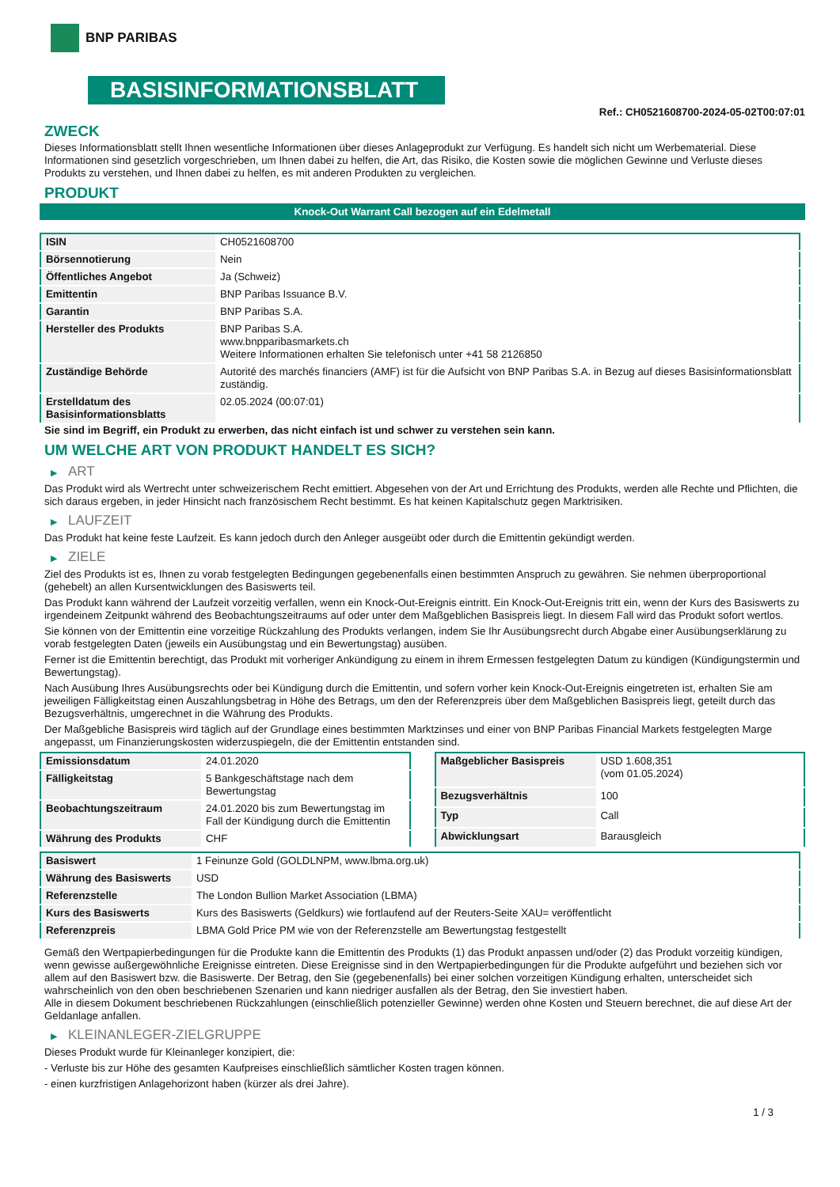BNP PARIBAS
BASISINFORMATIONSBLATT
Ref.: CH0521608700-2024-05-02T00:07:01
ZWECK
Dieses Informationsblatt stellt Ihnen wesentliche Informationen über dieses Anlageprodukt zur Verfügung. Es handelt sich nicht um Werbematerial. Diese Informationen sind gesetzlich vorgeschrieben, um Ihnen dabei zu helfen, die Art, das Risiko, die Kosten sowie die möglichen Gewinne und Verluste dieses Produkts zu verstehen, und Ihnen dabei zu helfen, es mit anderen Produkten zu vergleichen.
PRODUKT
Knock-Out Warrant Call bezogen auf ein Edelmetall
| ISIN | CH0521608700 |
| Börsennotierung | Nein |
| Öffentliches Angebot | Ja (Schweiz) |
| Emittentin | BNP Paribas Issuance B.V. |
| Garantin | BNP Paribas S.A. |
| Hersteller des Produkts | BNP Paribas S.A. www.bnpparibasmarkets.ch Weitere Informationen erhalten Sie telefonisch unter +41 58 2126850 |
| Zuständige Behörde | Autorité des marchés financiers (AMF) ist für die Aufsicht von BNP Paribas S.A. in Bezug auf dieses Basisinformationsblatt zuständig. |
| Erstelldatum des Basisinformationsblatts | 02.05.2024 (00:07:01) |
Sie sind im Begriff, ein Produkt zu erwerben, das nicht einfach ist und schwer zu verstehen sein kann.
UM WELCHE ART VON PRODUKT HANDELT ES SICH?
▶ ART
Das Produkt wird als Wertrecht unter schweizerischem Recht emittiert. Abgesehen von der Art und Errichtung des Produkts, werden alle Rechte und Pflichten, die sich daraus ergeben, in jeder Hinsicht nach französischem Recht bestimmt. Es hat keinen Kapitalschutz gegen Marktrisiken.
▶ LAUFZEIT
Das Produkt hat keine feste Laufzeit. Es kann jedoch durch den Anleger ausgeübt oder durch die Emittentin gekündigt werden.
▶ ZIELE
Ziel des Produkts ist es, Ihnen zu vorab festgelegten Bedingungen gegebenenfalls einen bestimmten Anspruch zu gewähren. Sie nehmen überproportional (gehebelt) an allen Kursentwicklungen des Basiswerts teil.
Das Produkt kann während der Laufzeit vorzeitig verfallen, wenn ein Knock-Out-Ereignis eintritt. Ein Knock-Out-Ereignis tritt ein, wenn der Kurs des Basiswerts zu irgendeinem Zeitpunkt während des Beobachtungszeitraums auf oder unter dem Maßgeblichen Basispreis liegt. In diesem Fall wird das Produkt sofort wertlos.
Sie können von der Emittentin eine vorzeitige Rückzahlung des Produkts verlangen, indem Sie Ihr Ausübungsrecht durch Abgabe einer Ausübungserklärung zu vorab festgelegten Daten (jeweils ein Ausübungstag und ein Bewertungstag) ausüben.
Ferner ist die Emittentin berechtigt, das Produkt mit vorheriger Ankündigung zu einem in ihrem Ermessen festgelegten Datum zu kündigen (Kündigungstermin und Bewertungstag).
Nach Ausübung Ihres Ausübungsrechts oder bei Kündigung durch die Emittentin, und sofern vorher kein Knock-Out-Ereignis eingetreten ist, erhalten Sie am jeweiligen Fälligkeitstag einen Auszahlungsbetrag in Höhe des Betrags, um den der Referenzpreis über dem Maßgeblichen Basispreis liegt, geteilt durch das Bezugsverhältnis, umgerechnet in die Währung des Produkts.
Der Maßgebliche Basispreis wird täglich auf der Grundlage eines bestimmten Marktzinses und einer von BNP Paribas Financial Markets festgelegten Marge angepasst, um Finanzierungskosten widerzuspiegeln, die der Emittentin entstanden sind.
| Emissionsdatum | 24.01.2020 |
| Fälligkeitstag | 5 Bankgeschäftstage nach dem Bewertungstag |
| Beobachtungszeitraum | 24.01.2020 bis zum Bewertungstag im Fall der Kündigung durch die Emittentin |
| Währung des Produkts | CHF |
| Maßgeblicher Basispreis | USD 1.608,351 (vom 01.05.2024) |
| Bezugsverhältnis | 100 |
| Typ | Call |
| Abwicklungsart | Barausgleich |
| Basiswert | 1 Feinunze Gold (GOLDLNPM, www.lbma.org.uk) |
| Währung des Basiswerts | USD |
| Referenzstelle | The London Bullion Market Association (LBMA) |
| Kurs des Basiswerts | Kurs des Basiswerts (Geldkurs) wie fortlaufend auf der Reuters-Seite XAU= veröffentlicht |
| Referenzpreis | LBMA Gold Price PM wie von der Referenzstelle am Bewertungstag festgestellt |
Gemäß den Wertpapierbedingungen für die Produkte kann die Emittentin des Produkts (1) das Produkt anpassen und/oder (2) das Produkt vorzeitig kündigen, wenn gewisse außergewöhnliche Ereignisse eintreten. Diese Ereignisse sind in den Wertpapierbedingungen für die Produkte aufgeführt und beziehen sich vor allem auf den Basiswert bzw. die Basiswerte. Der Betrag, den Sie (gegebenenfalls) bei einer solchen vorzeitigen Kündigung erhalten, unterscheidet sich wahrscheinlich von den oben beschriebenen Szenarien und kann niedriger ausfallen als der Betrag, den Sie investiert haben.
Alle in diesem Dokument beschriebenen Rückzahlungen (einschließlich potenzieller Gewinne) werden ohne Kosten und Steuern berechnet, die auf diese Art der Geldanlage anfallen.
▶ KLEINANLEGER-ZIELGRUPPE
Dieses Produkt wurde für Kleinanleger konzipiert, die:
- Verluste bis zur Höhe des gesamten Kaufpreises einschließlich sämtlicher Kosten tragen können.
- einen kurzfristigen Anlagehorizont haben (kürzer als drei Jahre).
1 / 3